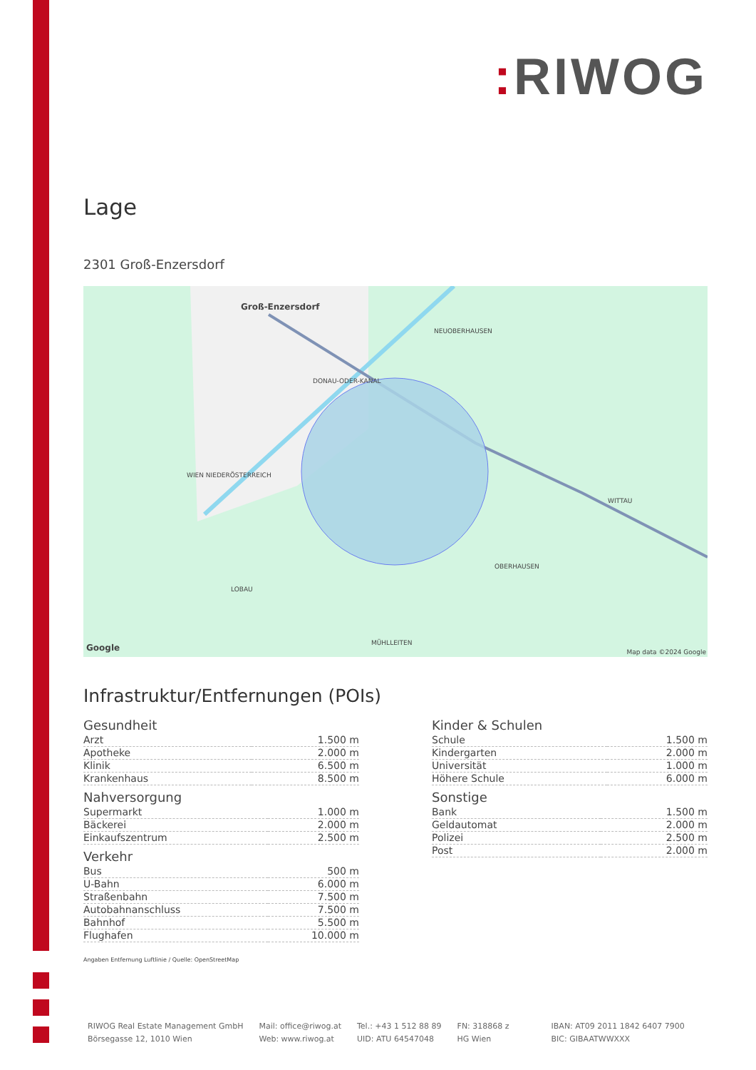: RIWOG
Lage
2301 Groß-Enzersdorf
Groß-Enzersdorf
NEUOBERHAUSEN
DONAU-ODER-KANAL
WITTAU
OBERHAUSEN
LOBAU
MÜHLLEITEN
WIEN NIEDERÖSTERREICH
Google Map data ©2024 Google
Infrastruktur/Entfernungen (POIs)
Gesundheit
| Arzt | 1.500 m |
| Apotheke | 2.000 m |
| Klinik | 6.500 m |
| Krankenhaus | 8.500 m |
Nahversorgung
| Supermarkt | 1.000 m |
| Bäckerei | 2.000 m |
| Einkaufszentrum | 2.500 m |
Verkehr
| Bus | 500 m |
| U-Bahn | 6.000 m |
| Straßenbahn | 7.500 m |
| Autobahnanschluss | 7.500 m |
| Bahnhof | 5.500 m |
| Flughafen | 10.000 m |
Kinder & Schulen
| Schule | 1.500 m |
| Kindergarten | 2.000 m |
| Universität | 1.000 m |
| Höhere Schule | 6.000 m |
Sonstige
| Bank | 1.500 m |
| Geldautomat | 2.000 m |
| Polizei | 2.500 m |
| Post | 2.000 m |
Angaben Entfernung Luftlinie / Quelle: OpenStreetMap
RIWOG Real Estate Management GmbH
Börsegasse 12, 1010 Wien
Mail: office@riwog.at
Web: www.riwog.at
Tel.: +43 1 512 88 89
UID: ATU 64547048
FN: 318868 z
HG Wien
IBAN: AT09 2011 1842 6407 7900
BIC: GIBAATWWXXX